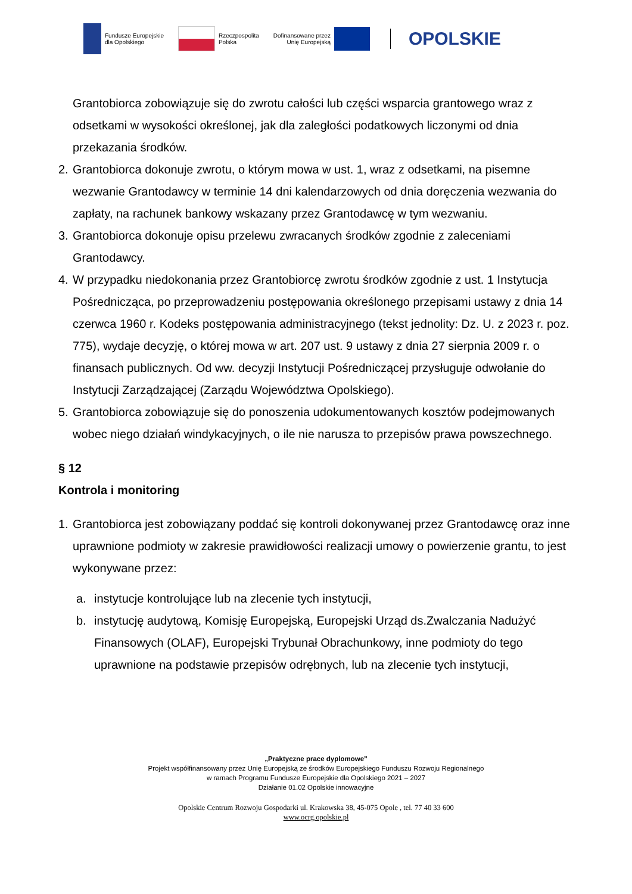Fundusze Europejskie
dla Opolskiego
Rzeczpospolita
Polska
Dofinansowane przez
Unię Europejską
OPOLSKIE
Grantobiorca zobowiązuje się do zwrotu całości lub części wsparcia grantowego wraz z odsetkami w wysokości określonej, jak dla zaległości podatkowych liczonymi od dnia przekazania środków.
2. Grantobiorca dokonuje zwrotu, o którym mowa w ust. 1, wraz z odsetkami, na pisemne wezwanie Grantodawcy w terminie 14 dni kalendarzowych od dnia doręczenia wezwania do zapłaty, na rachunek bankowy wskazany przez Grantodawcę w tym wezwaniu.
3. Grantobiorca dokonuje opisu przelewu zwracanych środków zgodnie z zaleceniami Grantodawcy.
4. W przypadku niedokonania przez Grantobiorcę zwrotu środków zgodnie z ust. 1 Instytucja Pośrednicząca, po przeprowadzeniu postępowania określonego przepisami ustawy z dnia 14 czerwca 1960 r. Kodeks postępowania administracyjnego (tekst jednolity: Dz. U. z 2023 r. poz. 775), wydaje decyzję, o której mowa w art. 207 ust. 9 ustawy z dnia 27 sierpnia 2009 r. o finansach publicznych. Od ww. decyzji Instytucji Pośredniczącej przysługuje odwołanie do Instytucji Zarządzającej (Zarządu Województwa Opolskiego).
5. Grantobiorca zobowiązuje się do ponoszenia udokumentowanych kosztów podejmowanych wobec niego działań windykacyjnych, o ile nie narusza to przepisów prawa powszechnego.
§ 12
Kontrola i monitoring
1. Grantobiorca jest zobowiązany poddać się kontroli dokonywanej przez Grantodawcę oraz inne uprawnione podmioty w zakresie prawidłowości realizacji umowy o powierzenie grantu, to jest wykonywane przez:
a. instytucje kontrolujące lub na zlecenie tych instytucji,
b. instytucję audytową, Komisję Europejską, Europejski Urząd ds.Zwalczania Nadużyć Finansowych (OLAF), Europejski Trybunał Obrachunkowy, inne podmioty do tego uprawnione na podstawie przepisów odrębnych, lub na zlecenie tych instytucji,
„Praktyczne prace dyplomowe”
Projekt współfinansowany przez Unię Europejską ze środków Europejskiego Funduszu Rozwoju Regionalnego
w ramach Programu Fundusze Europejskie dla Opolskiego 2021 – 2027
Działanie 01.02 Opolskie innowacyjne
Opolskie Centrum Rozwoju Gospodarki ul. Krakowska 38, 45-075 Opole , tel. 77 40 33 600
www.ocrg.opolskie.pl